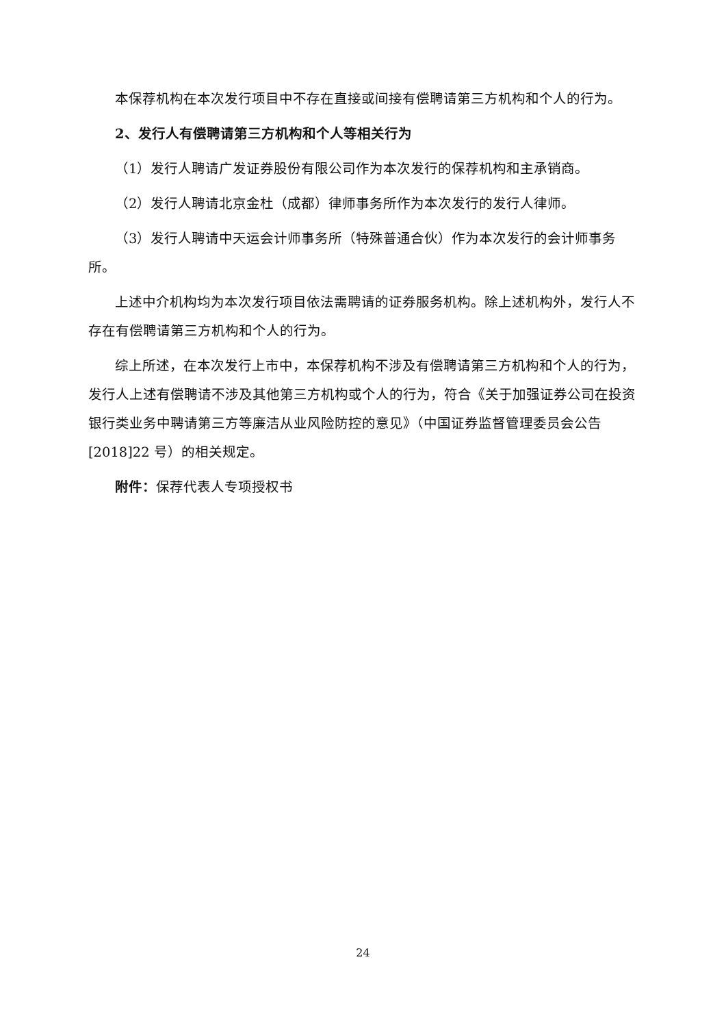本保荐机构在本次发行项目中不存在直接或间接有偿聘请第三方机构和个人的行为。
2、发行人有偿聘请第三方机构和个人等相关行为
（1）发行人聘请广发证券股份有限公司作为本次发行的保荐机构和主承销商。
（2）发行人聘请北京金杜（成都）律师事务所作为本次发行的发行人律师。
（3）发行人聘请中天运会计师事务所（特殊普通合伙）作为本次发行的会计师事务所。
上述中介机构均为本次发行项目依法需聘请的证券服务机构。除上述机构外，发行人不存在有偿聘请第三方机构和个人的行为。
综上所述，在本次发行上市中，本保荐机构不涉及有偿聘请第三方机构和个人的行为，发行人上述有偿聘请不涉及其他第三方机构或个人的行为，符合《关于加强证券公司在投资银行类业务中聘请第三方等廉洁从业风险防控的意见》（中国证券监督管理委员会公告[2018]22 号）的相关规定。
附件：保荐代表人专项授权书
24